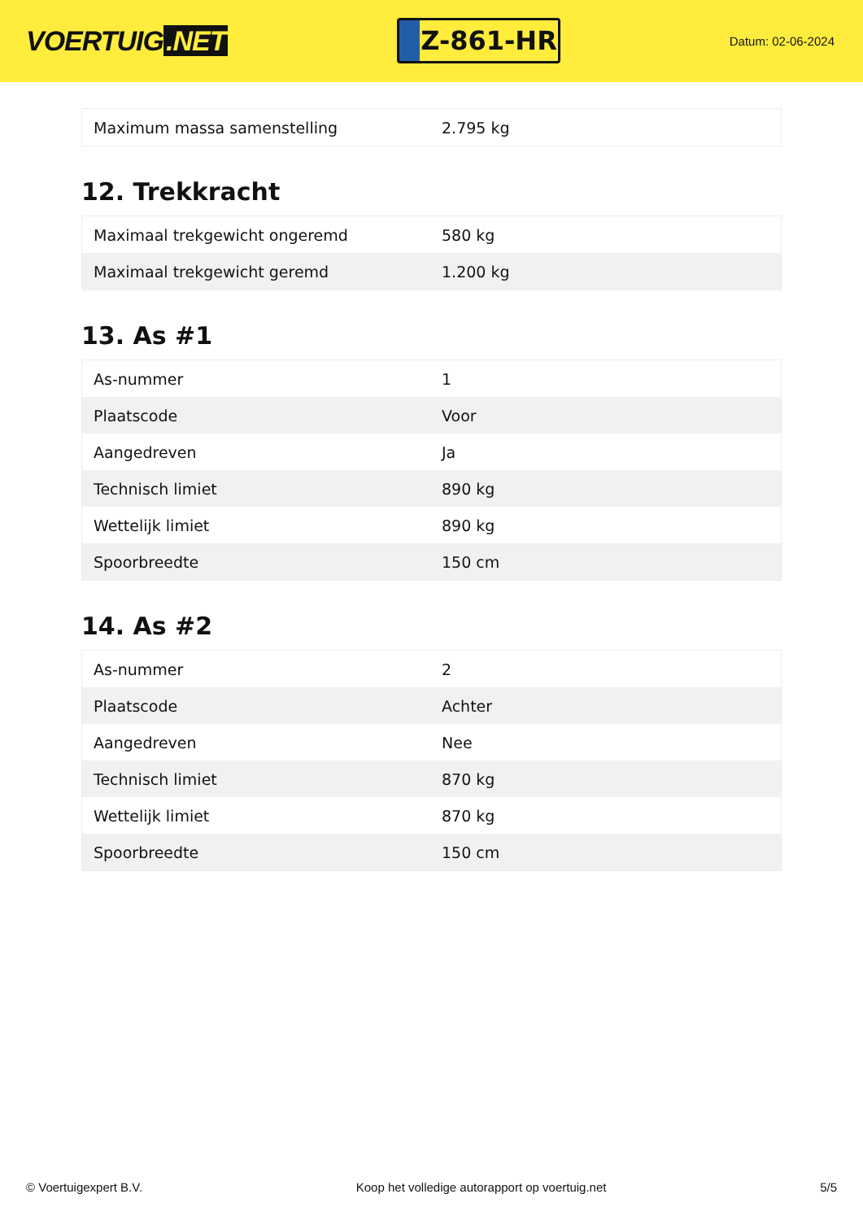VOERTUIG.NET
Z-861-HR
Datum: 02-06-2024
| Maximum massa samenstelling | 2.795 kg |
12. Trekkracht
| Maximaal trekgewicht ongeremd | 580 kg |
| Maximaal trekgewicht geremd | 1.200 kg |
13. As #1
| As-nummer | 1 |
| Plaatscode | Voor |
| Aangedreven | Ja |
| Technisch limiet | 890 kg |
| Wettelijk limiet | 890 kg |
| Spoorbreedte | 150 cm |
14. As #2
| As-nummer | 2 |
| Plaatscode | Achter |
| Aangedreven | Nee |
| Technisch limiet | 870 kg |
| Wettelijk limiet | 870 kg |
| Spoorbreedte | 150 cm |
© Voertuigexpert B.V. Koop het volledige autorapport op voertuig.net 5/5